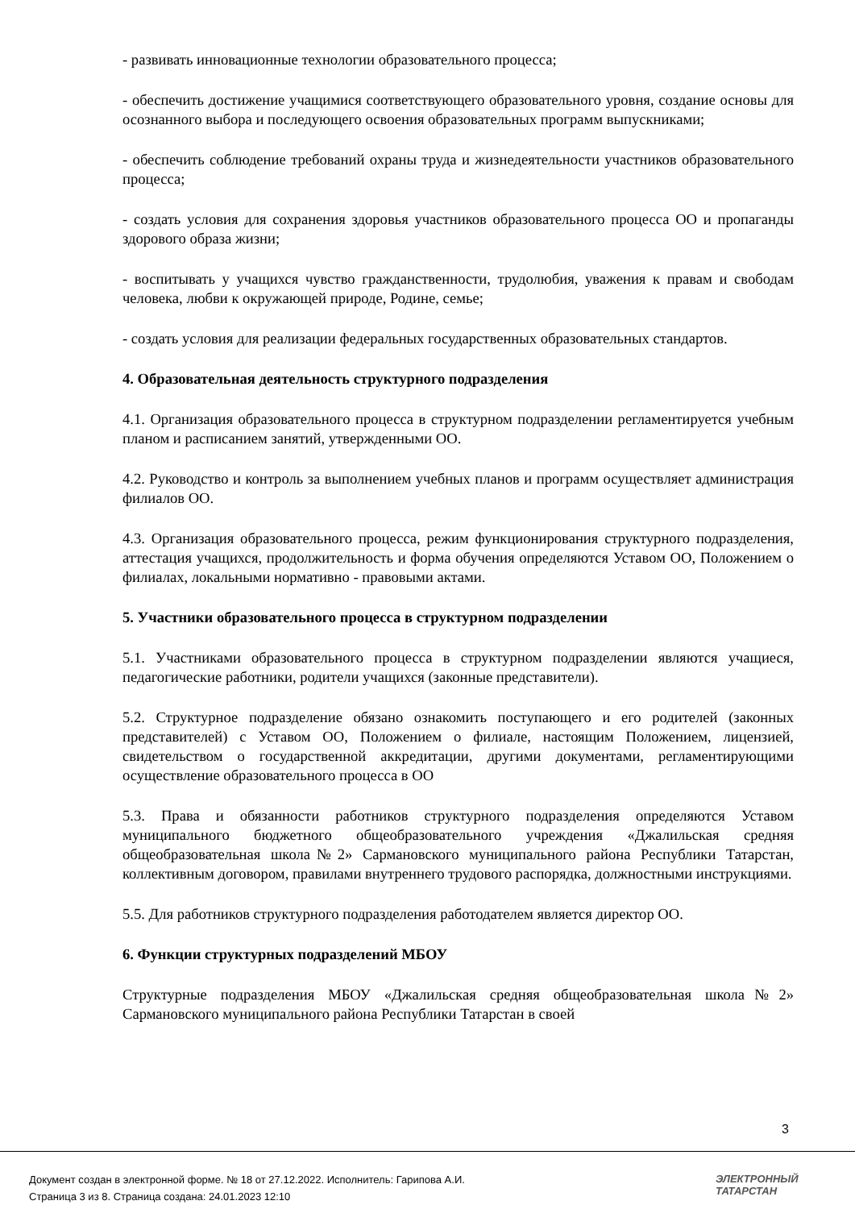- развивать инновационные технологии образовательного процесса;
- обеспечить достижение учащимися соответствующего образовательного уровня, создание основы для осознанного выбора и последующего освоения образовательных программ выпускниками;
- обеспечить соблюдение требований охраны труда и жизнедеятельности участников образовательного процесса;
- создать условия для сохранения здоровья участников образовательного процесса ОО и пропаганды здорового образа жизни;
- воспитывать у учащихся чувство гражданственности, трудолюбия, уважения к правам и свободам человека, любви к окружающей природе, Родине, семье;
- создать условия для реализации федеральных государственных образовательных стандартов.
4. Образовательная деятельность структурного подразделения
4.1. Организация образовательного процесса в структурном подразделении регламентируется учебным планом и расписанием занятий, утвержденными ОО.
4.2. Руководство и контроль за выполнением учебных планов и программ осуществляет администрация филиалов ОО.
4.3. Организация образовательного процесса, режим функционирования структурного подразделения, аттестация учащихся, продолжительность и форма обучения определяются Уставом ОО, Положением о филиалах, локальными нормативно - правовыми актами.
5. Участники образовательного процесса в структурном подразделении
5.1. Участниками образовательного процесса в структурном подразделении являются учащиеся, педагогические работники, родители учащихся (законные представители).
5.2. Структурное подразделение обязано ознакомить поступающего и его родителей (законных представителей) с Уставом ОО, Положением о филиале, настоящим Положением, лицензией, свидетельством о государственной аккредитации, другими документами, регламентирующими осуществление образовательного процесса в ОО
5.3. Права и обязанности работников структурного подразделения определяются Уставом муниципального бюджетного общеобразовательного учреждения «Джалильская средняя общеобразовательная школа№2» Сармановского муниципального района Республики Татарстан, коллективным договором, правилами внутреннего трудового распорядка, должностными инструкциями.
5.5. Для работников структурного подразделения работодателем является директор ОО.
6. Функции структурных подразделений МБОУ
Структурные подразделения МБОУ «Джалильская средняя общеобразовательная школа№2» Сармановского муниципального района Республики Татарстан в своей
3
Документ создан в электронной форме. № 18 от 27.12.2022. Исполнитель: Гарипова А.И.
Страница 3 из 8. Страница создана: 24.01.2023 12:10
ЭЛЕКТРОННЫЙ
ТАТАРСТАН